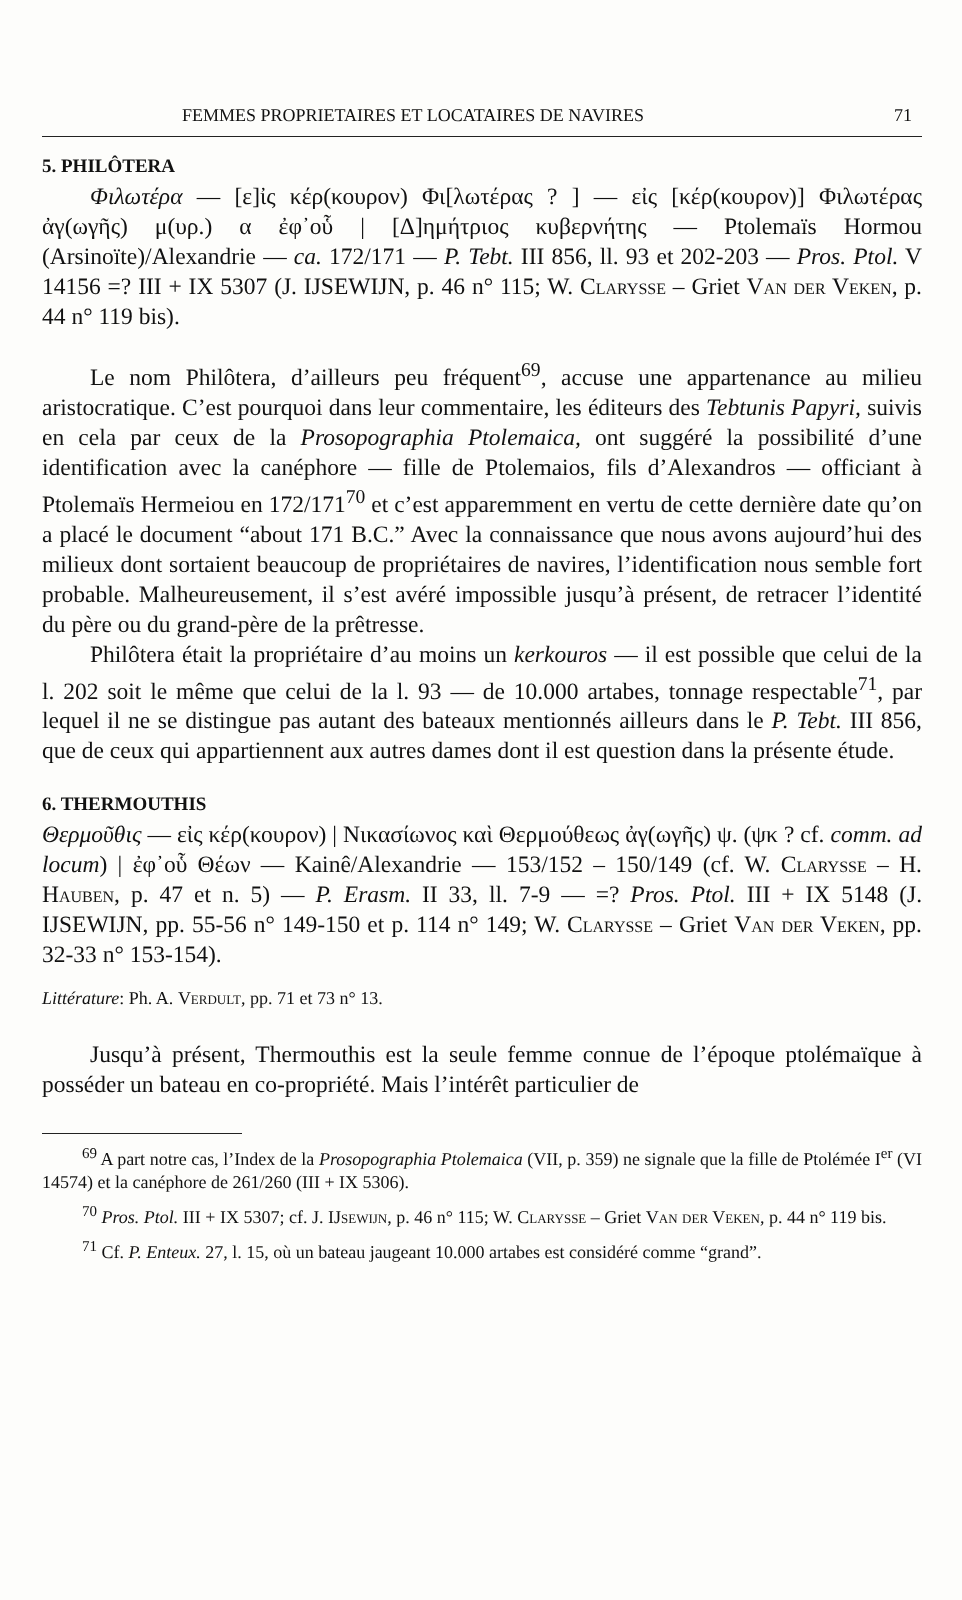FEMMES PROPRIETAIRES ET LOCATAIRES DE NAVIRES 71
5. PHILÔTERA
Φιλωτέρα — [ε]ἰς κέρ(κουρον) Φι[λωτέρας ? ] — εἰς [κέρ(κουρον)] Φιλωτέρας ἀγ(ωγῆς) μ(υρ.) α ἐφ᾽οὗ | [Δ]ημήτριος κυβερνήτης — Ptolemaïs Hormou (Arsinoïte)/Alexandrie — ca. 172/171 — P. Tebt. III 856, ll. 93 et 202-203 — Pros. Ptol. V 14156 =? III + IX 5307 (J. IJSEWIJN, p. 46 n° 115; W. Clarysse – Griet Van der Veken, p. 44 n° 119 bis).
Le nom Philôtera, d’ailleurs peu fréquent<sup>69</sup>, accuse une appartenance au milieu aristocratique. C’est pourquoi dans leur commentaire, les éditeurs des Tebtunis Papyri, suivis en cela par ceux de la Prosopographia Ptolemaica, ont suggéré la possibilité d’une identification avec la canéphore — fille de Ptolemaios, fils d’Alexandros — officiant à Ptolemaïs Hermeiou en 172/171<sup>70</sup> et c’est apparemment en vertu de cette dernière date qu’on a placé le document “about 171 B.C.” Avec la connaissance que nous avons aujourd’hui des milieux dont sortaient beaucoup de propriétaires de navires, l’identification nous semble fort probable. Malheureusement, il s’est avéré impossible jusqu’à présent, de retracer l’identité du père ou du grand-père de la prêtresse.
Philôtera était la propriétaire d’au moins un kerkouros — il est possible que celui de la l. 202 soit le même que celui de la l. 93 — de 10.000 artabes, tonnage respectable<sup>71</sup>, par lequel il ne se distingue pas autant des bateaux mentionnés ailleurs dans le P. Tebt. III 856, que de ceux qui appartiennent aux autres dames dont il est question dans la présente étude.
6. THERMOUTHIS
Θερμοῦθις — εἰς κέρ(κουρον) | Νικασίωνος καὶ Θερμούθεως ἀγ(ωγῆς) ψ. (ψκ ? cf. comm. ad locum) | ἐφ᾽οὗ Θέων — Kainê/Alexandrie — 153/152 – 150/149 (cf. W. Clarysse – H. Hauben, p. 47 et n. 5) — P. Erasm. II 33, ll. 7-9 — =? Pros. Ptol. III + IX 5148 (J. IJSEWIJN, pp. 55-56 n° 149-150 et p. 114 n° 149; W. Clarysse – Griet Van der Veken, pp. 32-33 n° 153-154).
Littérature: Ph. A. Verdult, pp. 71 et 73 n° 13.
Jusqu’à présent, Thermouthis est la seule femme connue de l’époque ptolémaïque à posséder un bateau en co-propriété. Mais l’intérêt particulier de
<sup>69</sup> A part notre cas, l’Index de la Prosopographia Ptolemaica (VII, p. 359) ne signale que la fille de Ptolémée I<sup>er</sup> (VI 14574) et la canéphore de 261/260 (III + IX 5306).
<sup>70</sup> Pros. Ptol. III + IX 5307; cf. J. IJsewijn, p. 46 n° 115; W. Clarysse – Griet Van der Veken, p. 44 n° 119 bis.
<sup>71</sup> Cf. P. Enteux. 27, l. 15, où un bateau jaugeant 10.000 artabes est considéré comme “grand”.